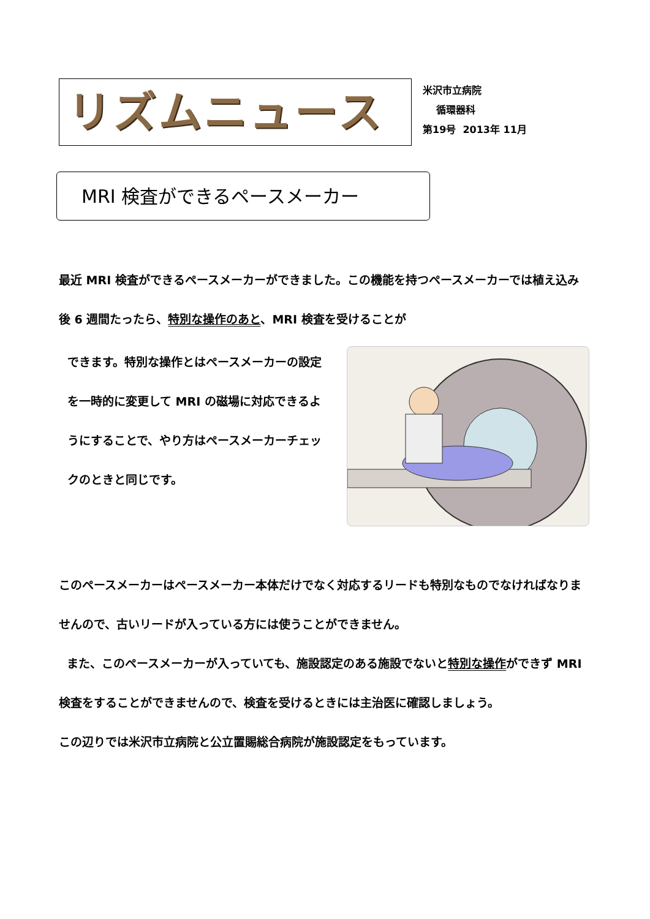リズムニュース
米沢市立病院
循環器科
第19号 2013年 11月
MRI 検査ができるペースメーカー
最近 MRI 検査ができるペースメーカーができました。この機能を持つペースメーカーでは植え込み後 6 週間たったら、特別な操作のあと、MRI 検査を受けることが
できます。特別な操作とはペースメーカーの設定を一時的に変更して MRI の磁場に対応できるようにすることで、やり方はペースメーカーチェックのときと同じです。
このペースメーカーはペースメーカー本体だけでなく対応するリードも特別なものでなければなりませんので、古いリードが入っている方には使うことができません。
また、このペースメーカーが入っていても、施設認定のある施設でないと特別な操作ができず MRI 検査をすることができませんので、検査を受けるときには主治医に確認しましょう。
この辺りでは米沢市立病院と公立置賜総合病院が施設認定をもっています。